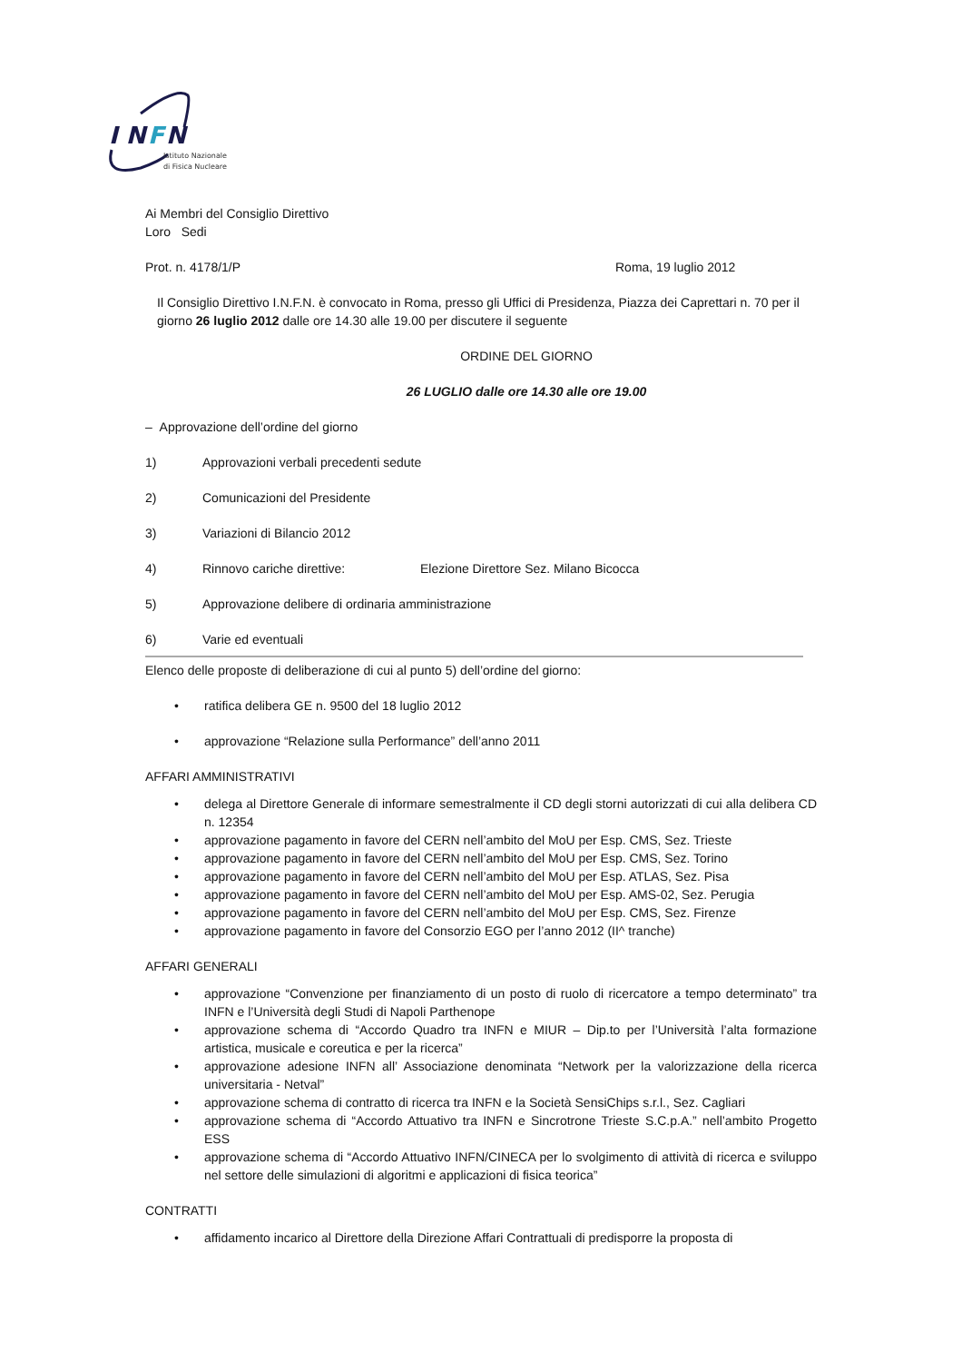I N
F
N
Istituto Nazionale
di Fisica Nucleare
Ai Membri del Consiglio Direttivo
Loro Sedi
Prot. n. 4178/1/P Roma, 19 luglio 2012
Il Consiglio Direttivo I.N.F.N. è convocato in Roma, presso gli Uffici di Presidenza, Piazza dei Caprettari n. 70 per il giorno 26 luglio 2012 dalle ore 14.30 alle 19.00 per discutere il seguente
ORDINE DEL GIORNO
26 LUGLIO dalle ore 14.30 alle ore 19.00
– Approvazione dell’ordine del giorno
1) Approvazioni verbali precedenti sedute
2) Comunicazioni del Presidente
3) Variazioni di Bilancio 2012
4) Rinnovo cariche direttive: Elezione Direttore Sez. Milano Bicocca
5) Approvazione delibere di ordinaria amministrazione
6) Varie ed eventuali
Elenco delle proposte di deliberazione di cui al punto 5) dell’ordine del giorno:
• ratifica delibera GE n. 9500 del 18 luglio 2012
• approvazione “Relazione sulla Performance” dell’anno 2011
AFFARI AMMINISTRATIVI
• delega al Direttore Generale di informare semestralmente il CD degli storni autorizzati di cui alla delibera CD n. 12354
• approvazione pagamento in favore del CERN nell’ambito del MoU per Esp. CMS, Sez. Trieste
• approvazione pagamento in favore del CERN nell’ambito del MoU per Esp. CMS, Sez. Torino
• approvazione pagamento in favore del CERN nell’ambito del MoU per Esp. ATLAS, Sez. Pisa
• approvazione pagamento in favore del CERN nell’ambito del MoU per Esp. AMS-02, Sez. Perugia
• approvazione pagamento in favore del CERN nell’ambito del MoU per Esp. CMS, Sez. Firenze
• approvazione pagamento in favore del Consorzio EGO per l’anno 2012 (II^ tranche)
AFFARI GENERALI
• approvazione “Convenzione per finanziamento di un posto di ruolo di ricercatore a tempo determinato” tra INFN e l’Università degli Studi di Napoli Parthenope
• approvazione schema di “Accordo Quadro tra INFN e MIUR – Dip.to per l’Università l’alta formazione artistica, musicale e coreutica e per la ricerca”
• approvazione adesione INFN all’ Associazione denominata “Network per la valorizzazione della ricerca universitaria - Netval”
• approvazione schema di contratto di ricerca tra INFN e la Società SensiChips s.r.l., Sez. Cagliari
• approvazione schema di “Accordo Attuativo tra INFN e Sincrotrone Trieste S.C.p.A.” nell’ambito Progetto ESS
• approvazione schema di “Accordo Attuativo INFN/CINECA per lo svolgimento di attività di ricerca e sviluppo nel settore delle simulazioni di algoritmi e applicazioni di fisica teorica”
CONTRATTI
• affidamento incarico al Direttore della Direzione Affari Contrattuali di predisporre la proposta di